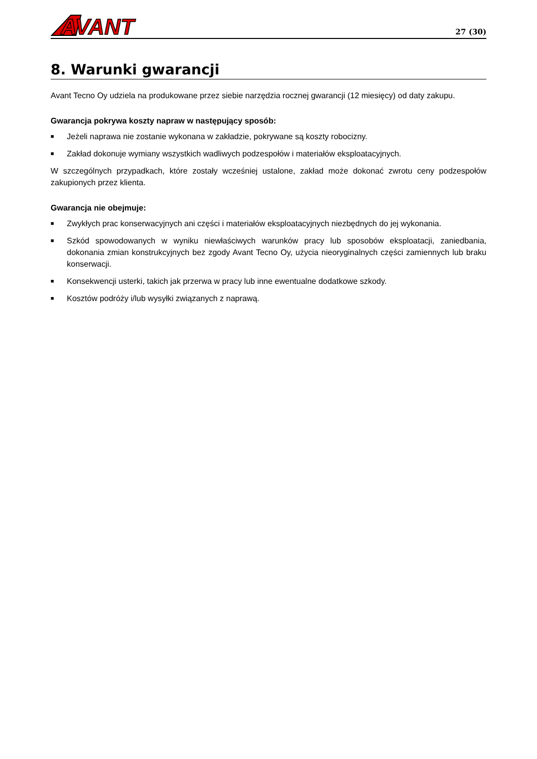AVANT
27 (30)
8. Warunki gwarancji
Avant Tecno Oy udziela na produkowane przez siebie narzędzia rocznej gwarancji (12 miesięcy) od daty zakupu.
Gwarancja pokrywa koszty napraw w następujący sposób:
■ Jeżeli naprawa nie zostanie wykonana w zakładzie, pokrywane są koszty robocizny.
■ Zakład dokonuje wymiany wszystkich wadliwych podzespołów i materiałów eksploatacyjnych.
W szczególnych przypadkach, które zostały wcześniej ustalone, zakład może dokonać zwrotu ceny podzespołów zakupionych przez klienta.
Gwarancja nie obejmuje:
■ Zwykłych prac konserwacyjnych ani części i materiałów eksploatacyjnych niezbędnych do jej wykonania.
■ Szkód spowodowanych w wyniku niewłaściwych warunków pracy lub sposobów eksploatacji, zaniedbania, dokonania zmian konstrukcyjnych bez zgody Avant Tecno Oy, użycia nieoryginalnych części zamiennych lub braku konserwacji.
■ Konsekwencji usterki, takich jak przerwa w pracy lub inne ewentualne dodatkowe szkody.
■ Kosztów podróży i/lub wysyłki związanych z naprawą.